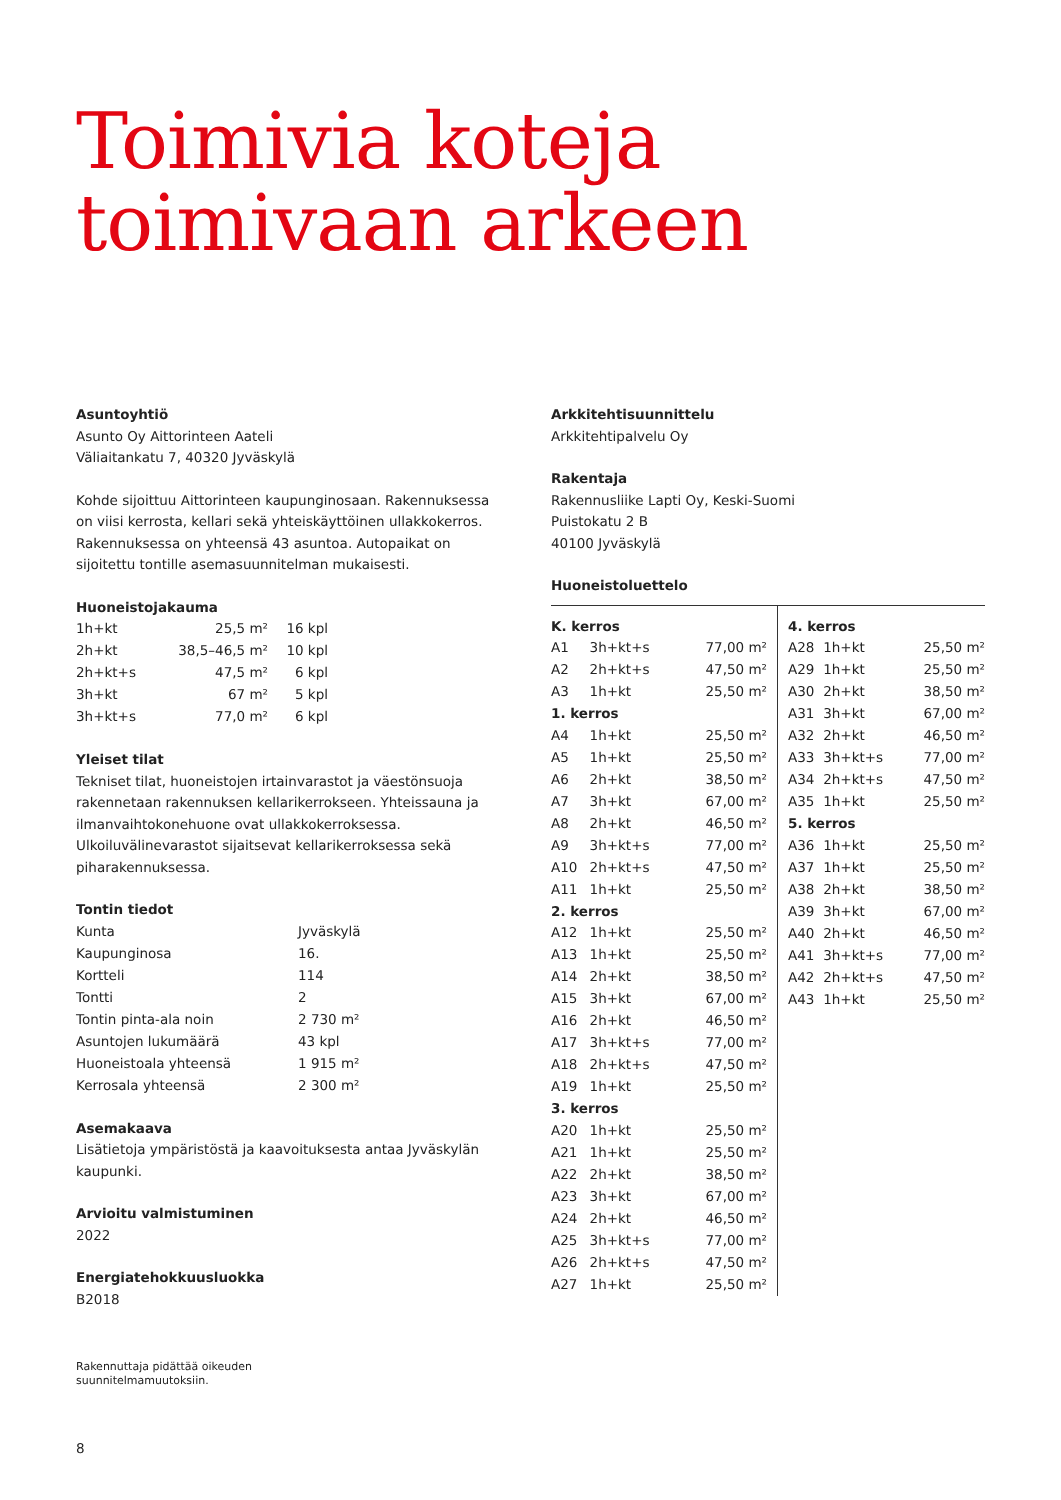Toimivia koteja
toimivaan arkeen
Asuntoyhtiö
Asunto Oy Aittorinteen Aateli
Väliaitankatu 7, 40320 Jyväskylä
Kohde sijoittuu Aittorinteen kaupunginosaan. Rakennuksessa on viisi kerrosta, kellari sekä yhteiskäyttöinen ullakkokerros. Raken­nuksessa on yhteensä 43 asuntoa. Autopaikat on sijoitettu tontille asemasuunnitelman mukaisesti.
Huoneistojakauma
| 1h+kt | 25,5 m² | 16 kpl |
| 2h+kt | 38,5–46,5 m² | 10 kpl |
| 2h+kt+s | 47,5 m² | 6 kpl |
| 3h+kt | 67 m² | 5 kpl |
| 3h+kt+s | 77,0 m² | 6 kpl |
Yleiset tilat
Tekniset tilat, huoneistojen irtainvarastot ja väestönsuoja raken­netaan rakennuksen kellarikerrokseen. Yhteissauna ja ilman­vaihtokonehuone ovat ullakkokerroksessa. Ulkoiluvälinevarastot sijaitsevat kellarikerroksessa sekä piharakennuksessa.
Tontin tiedot
| Kunta | Jyväskylä |
| Kaupunginosa | 16. |
| Kortteli | 114 |
| Tontti | 2 |
| Tontin pinta-ala noin | 2 730 m² |
| Asuntojen lukumäärä | 43 kpl |
| Huoneistoala yhteensä | 1 915 m² |
| Kerrosala yhteensä | 2 300 m² |
Asemakaava
Lisätietoja ympäristöstä ja kaavoituksesta antaa Jyväskylän kaupunki.
Arvioitu valmistuminen
2022
Energiatehokkuusluokka
B2018
Rakennuttaja pidättää oikeuden
suunnitelmamuutoksiin.
Arkkitehtisuunnittelu
Arkkitehtipalvelu Oy
Rakentaja
Rakennusliike Lapti Oy, Keski-Suomi
Puistokatu 2 B
40100 Jyväskylä
Huoneistoluettelo
| / K. kerros / / / / --- / --- / --- / / A1 / 3h+kt+s / 77,00 m² / / A2 / 2h+kt+s / 47,50 m² / / A3 / 1h+kt / 25,50 m² / / 1. kerros / / / / A4 / 1h+kt / 25,50 m² / / A5 / 1h+kt / 25,50 m² / / A6 / 2h+kt / 38,50 m² / / A7 / 3h+kt / 67,00 m² / / A8 / 2h+kt / 46,50 m² / / A9 / 3h+kt+s / 77,00 m² / / A10 / 2h+kt+s / 47,50 m² / / A11 / 1h+kt / 25,50 m² / / 2. kerros / / / / A12 / 1h+kt / 25,50 m² / / A13 / 1h+kt / 25,50 m² / / A14 / 2h+kt / 38,50 m² / / A15 / 3h+kt / 67,00 m² / / A16 / 2h+kt / 46,50 m² / / A17 / 3h+kt+s / 77,00 m² / / A18 / 2h+kt+s / 47,50 m² / / A19 / 1h+kt / 25,50 m² / / 3. kerros / / / / A20 / 1h+kt / 25,50 m² / / A21 / 1h+kt / 25,50 m² / / A22 / 2h+kt / 38,50 m² / / A23 / 3h+kt / 67,00 m² / / A24 / 2h+kt / 46,50 m² / / A25 / 3h+kt+s / 77,00 m² / / A26 / 2h+kt+s / 47,50 m² / / A27 / 1h+kt / 25,50 m² / | / 4. kerros / / / / --- / --- / --- / / A28 / 1h+kt / 25,50 m² / / A29 / 1h+kt / 25,50 m² / / A30 / 2h+kt / 38,50 m² / / A31 / 3h+kt / 67,00 m² / / A32 / 2h+kt / 46,50 m² / / A33 / 3h+kt+s / 77,00 m² / / A34 / 2h+kt+s / 47,50 m² / / A35 / 1h+kt / 25,50 m² / / 5. kerros / / / / A36 / 1h+kt / 25,50 m² / / A37 / 1h+kt / 25,50 m² / / A38 / 2h+kt / 38,50 m² / / A39 / 3h+kt / 67,00 m² / / A40 / 2h+kt / 46,50 m² / / A41 / 3h+kt+s / 77,00 m² / / A42 / 2h+kt+s / 47,50 m² / / A43 / 1h+kt / 25,50 m² / |
8